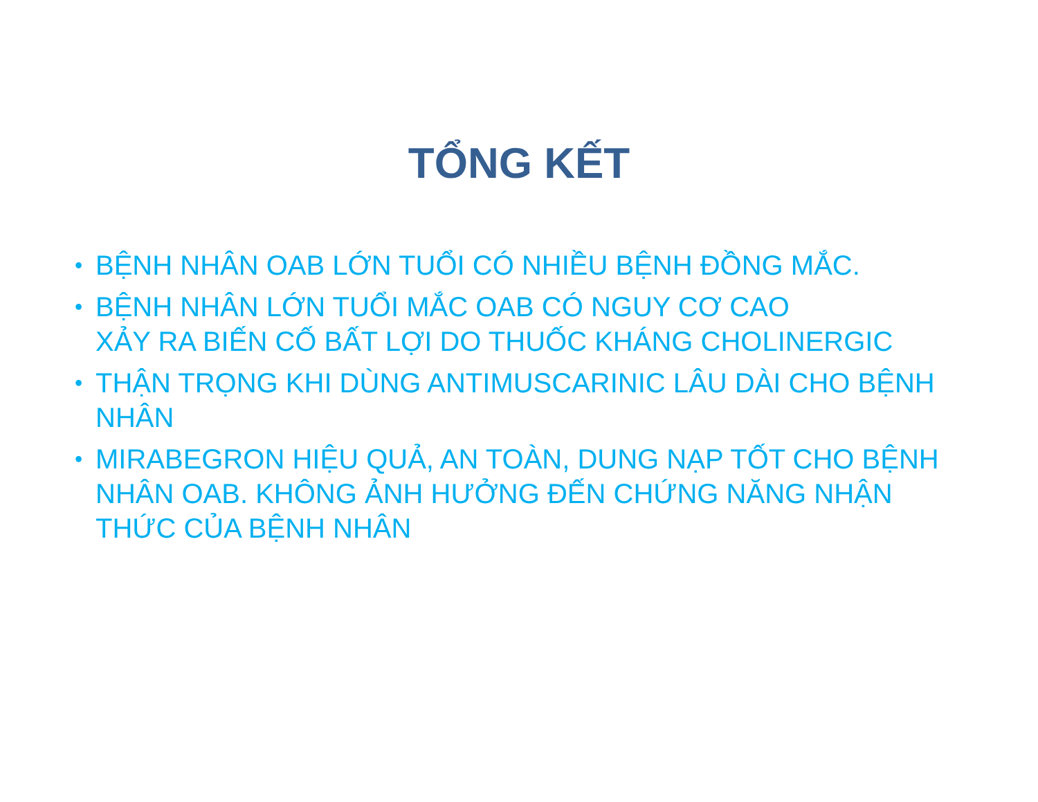TỔNG KẾT
• BỆNH NHÂN OAB LỚN TUỔI CÓ NHIỀU BỆNH ĐỒNG MẮC.
• BỆNH NHÂN LỚN TUỔI MẮC OAB CÓ NGUY CƠ CAO
XẢY RA BIẾN CỐ BẤT LỢI DO THUỐC KHÁNG CHOLINERGIC
• THẬN TRỌNG KHI DÙNG ANTIMUSCARINIC LÂU DÀI CHO BỆNH NHÂN
• MIRABEGRON HIỆU QUẢ, AN TOÀN, DUNG NẠP TỐT CHO BỆNH NHÂN OAB. KHÔNG ẢNH HƯỞNG ĐẾN CHỨNG NĂNG NHẬN THỨC CỦA BỆNH NHÂN